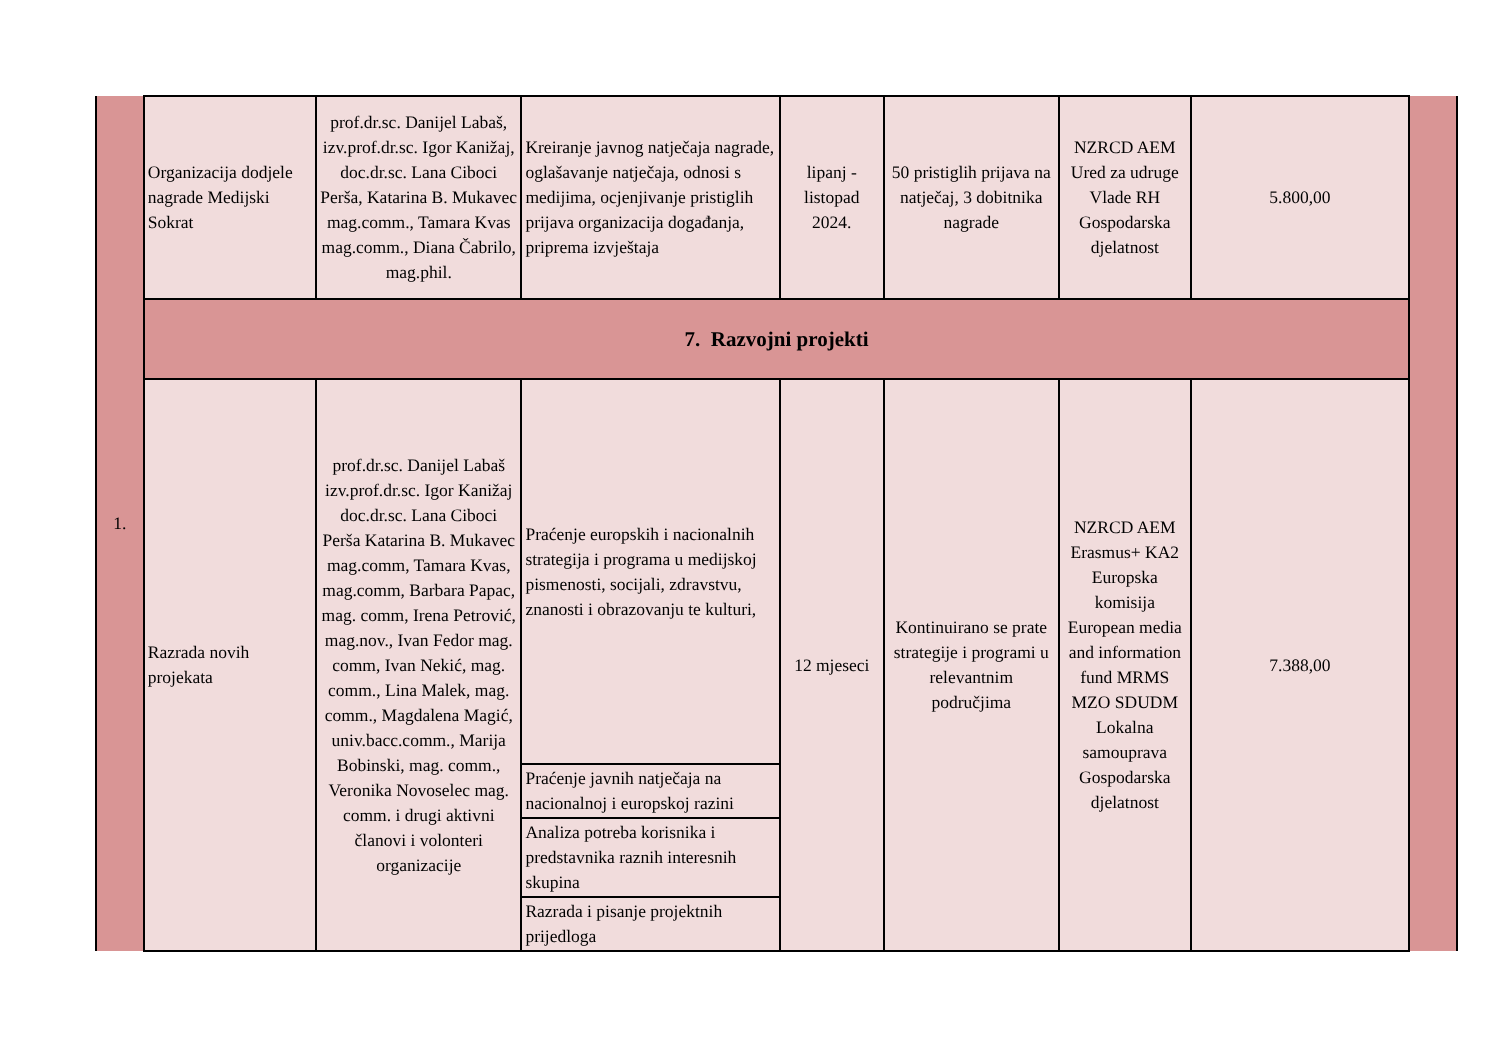| 1. | Organizacija dodjele nagrade Medijski Sokrat | prof.dr.sc. Danijel Labaš, izv.prof.dr.sc. Igor Kanižaj, doc.dr.sc. Lana Ciboci Perša, Katarina B. Mukavec mag.comm., Tamara Kvas mag.comm., Diana Čabrilo, mag.phil. | Kreiranje javnog natječaja nagrade, oglašavanje natječaja, odnosi s medijima, ocjenjivanje pristiglih prijava organizacija događanja, priprema izvještaja | lipanj - listopad 2024. | 50 pristiglih prijava na natječaj, 3 dobitnika nagrade | NZRCD AEM Ured za udruge Vlade RH Gospodarska djelatnost | 5.800,00 | |
| | 7. Razvojni projekti | | | | | | | |
| | Razrada novih projekata | prof.dr.sc. Danijel Labaš izv.prof.dr.sc. Igor Kanižaj doc.dr.sc. Lana Ciboci Perša Katarina B. Mukavec mag.comm, Tamara Kvas, mag.comm, Barbara Papac, mag. comm, Irena Petrović, mag.nov., Ivan Fedor mag. comm, Ivan Nekić, mag. comm., Lina Malek, mag. comm., Magdalena Magić, univ.bacc.comm., Marija Bobinski, mag. comm., Veronika Novoselec mag. comm. i drugi aktivni članovi i volonteri organizacije | Praćenje europskih i nacionalnih strategija i programa u medijskoj pismenosti, socijali, zdravstvu, znanosti i obrazovanju te kulturi, | 12 mjeseci | Kontinuirano se prate strategije i programi u relevantnim područjima | NZRCD AEM Erasmus+ KA2 Europska komisija European media and information fund MRMS MZO SDUDM Lokalna samouprava Gospodarska djelatnost | 7.388,00 | |
| | | | Praćenje javnih natječaja na nacionalnoj i europskoj razini | | | | | |
| | | | Analiza potreba korisnika i predstavnika raznih interesnih skupina | | | | | |
| | | | Razrada i pisanje projektnih prijedloga | | | | | |